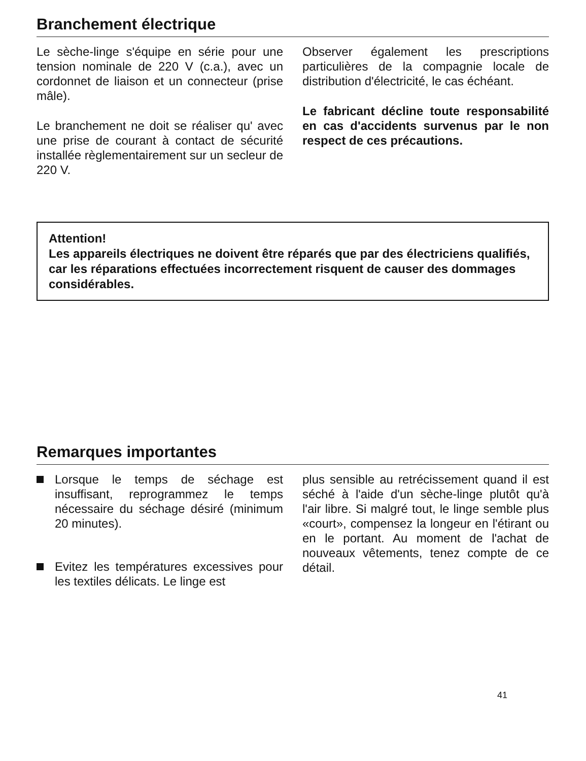Branchement électrique
Le sèche-linge s'équipe en série pour une tension nominale de 220 V (c.a.), avec un cordonnet de liaison et un connecteur (prise mâle).
Le branchement ne doit se réaliser qu' avec une prise de courant à contact de sécurité installée règlementairement sur un secleur de 220 V.
Observer également les prescriptions particulières de la compagnie locale de distribution d'électricité, le cas échéant.
Le fabricant décline toute responsabilité en cas d'accidents survenus par le non respect de ces précautions.
Attention!
Les appareils électriques ne doivent être réparés que par des électriciens qualifiés, car les réparations effectuées incorrectement risquent de causer des dommages considérables.
Remarques importantes
Lorsque le temps de séchage est insuffisant, reprogrammez le temps nécessaire du séchage désiré (minimum 20 minutes).
Evitez les températures excessives pour les textiles délicats. Le linge est
plus sensible au retrécissement quand il est séché à l'aide d'un sèche-linge plutôt qu'à l'air libre. Si malgré tout, le linge semble plus «court», compensez la longeur en l'étirant ou en le portant. Au moment de l'achat de nouveaux vêtements, tenez compte de ce détail.
41